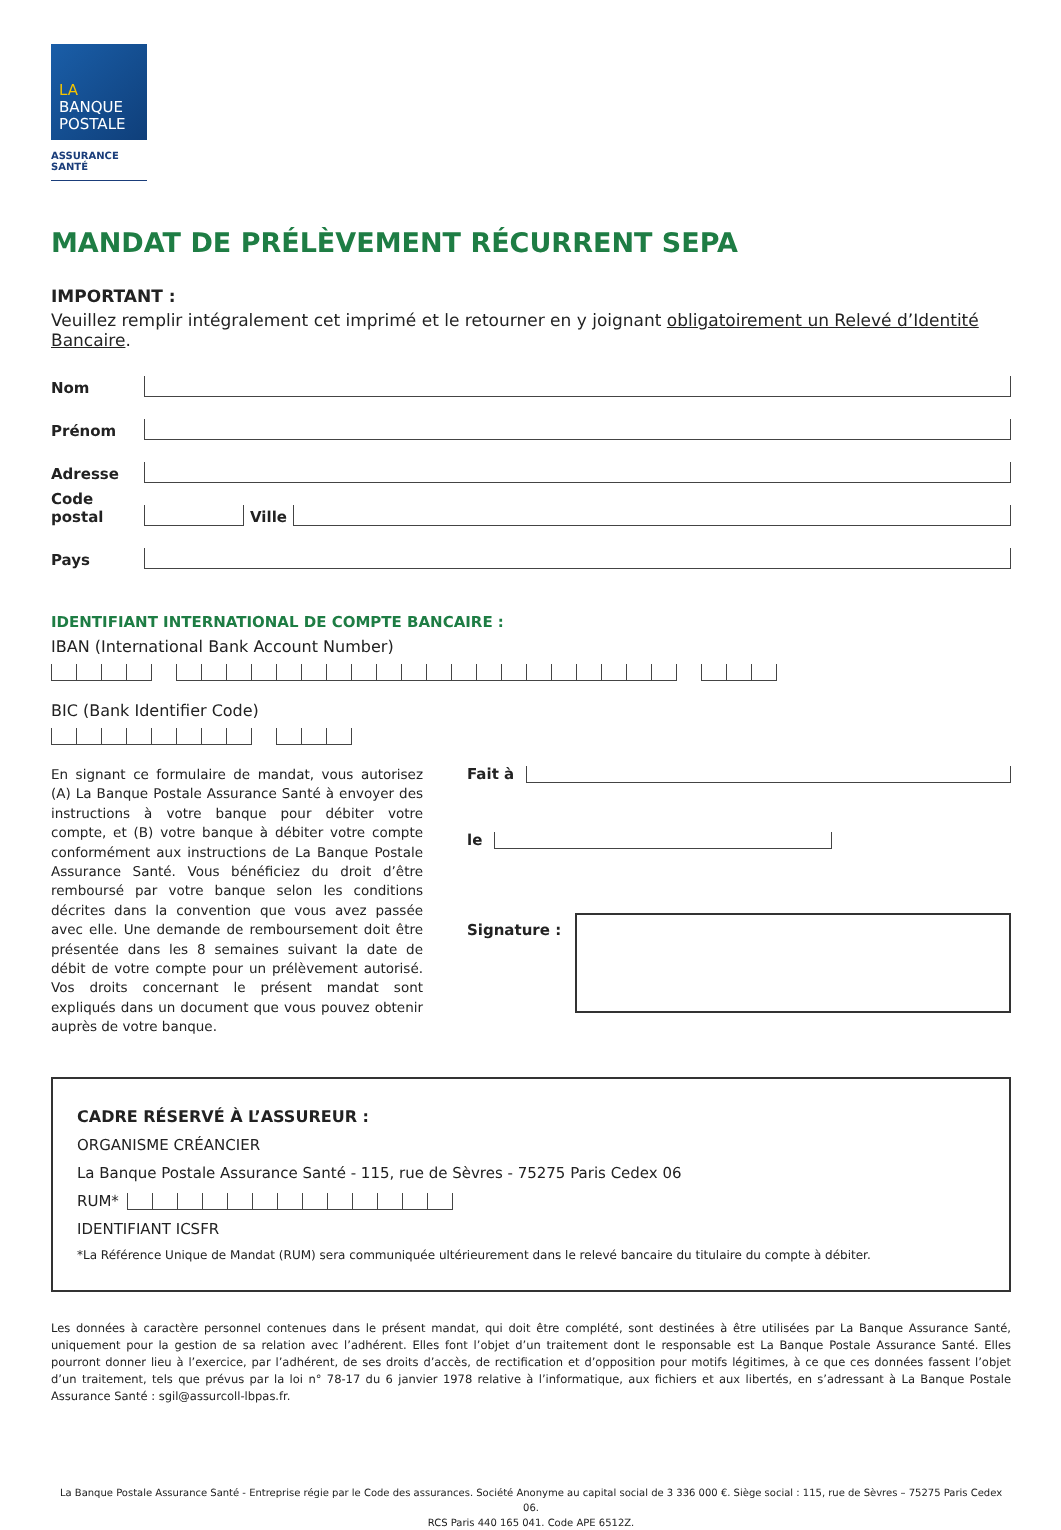LA
BANQUE
POSTALE
ASSURANCE
SANTÉ
MANDAT DE PRÉLÈVEMENT RÉCURRENT SEPA
IMPORTANT :
Veuillez remplir intégralement cet imprimé et le retourner en y joignant obligatoirement un Relevé d’Identité Bancaire.
Nom
Prénom
Adresse
Code postal Ville
Pays
IDENTIFIANT INTERNATIONAL DE COMPTE BANCAIRE :
IBAN (International Bank Account Number)
BIC (Bank Identifier Code)
En signant ce formulaire de mandat, vous autorisez (A) La Banque Postale Assurance Santé à envoyer des instructions à votre banque pour débiter votre compte, et (B) votre banque à débiter votre compte conformément aux instructions de La Banque Postale Assurance Santé. Vous bénéficiez du droit d’être remboursé par votre banque selon les conditions décrites dans la convention que vous avez passée avec elle. Une demande de remboursement doit être présentée dans les 8 semaines suivant la date de débit de votre compte pour un prélèvement autorisé. Vos droits concernant le présent mandat sont expliqués dans un document que vous pouvez obtenir auprès de votre banque.
Fait à
le
Signature :
CADRE RÉSERVÉ À L’ASSUREUR :
ORGANISME CRÉANCIER
La Banque Postale Assurance Santé - 115, rue de Sèvres - 75275 Paris Cedex 06
RUM*
IDENTIFIANT ICSFR
*La Référence Unique de Mandat (RUM) sera communiquée ultérieurement dans le relevé bancaire du titulaire du compte à débiter.
Les données à caractère personnel contenues dans le présent mandat, qui doit être complété, sont destinées à être utilisées par La Banque Assurance Santé, uniquement pour la gestion de sa relation avec l’adhérent. Elles font l’objet d’un traitement dont le responsable est La Banque Postale Assurance Santé. Elles pourront donner lieu à l’exercice, par l’adhérent, de ses droits d’accès, de rectification et d’opposition pour motifs légitimes, à ce que ces données fassent l’objet d’un traitement, tels que prévus par la loi n° 78-17 du 6 janvier 1978 relative à l’informatique, aux fichiers et aux libertés, en s’adressant à La Banque Postale Assurance Santé : sgil@assurcoll-lbpas.fr.
La Banque Postale Assurance Santé - Entreprise régie par le Code des assurances. Société Anonyme au capital social de 3 336 000 €. Siège social : 115, rue de Sèvres – 75275 Paris Cedex 06.
RCS Paris 440 165 041. Code APE 6512Z.